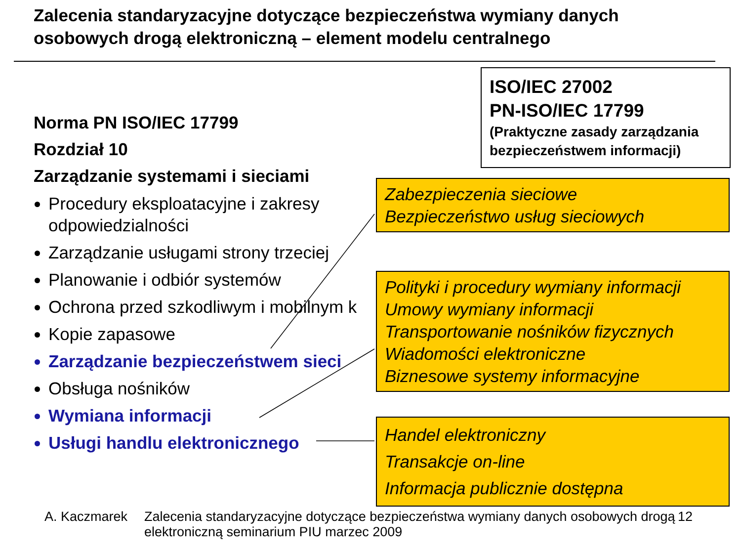Zalecenia standaryzacyjne dotyczące bezpieczeństwa wymiany danych osobowych drogą elektroniczną – element modelu centralnego
ISO/IEC 27002
PN-ISO/IEC 17799
(Praktyczne zasady zarządzania bezpieczeństwem informacji)
Norma PN ISO/IEC 17799
Rozdział 10
Zarządzanie systemami i sieciami
Procedury eksploatacyjne i zakresy odpowiedzialności
Zarządzanie usługami strony trzeciej
Planowanie i odbiór systemów
Ochrona przed szkodliwym i mobilnym k
Kopie zapasowe
Zarządzanie bezpieczeństwem sieci
Obsługa nośników
Wymiana informacji
Usługi handlu elektronicznego
Zabezpieczenia sieciowe
Bezpieczeństwo usług sieciowych
Polityki i procedury wymiany informacji
Umowy wymiany informacji
Transportowanie nośników fizycznych
Wiadomości elektroniczne
Biznesowe systemy informacyjne
Handel elektroniczny
Transakcje on-line
Informacja publicznie dostępna
A. Kaczmarek Zalecenia standaryzacyjne dotyczące bezpieczeństwa wymiany danych osobowych drogą elektroniczną seminarium PIU marzec 2009 12